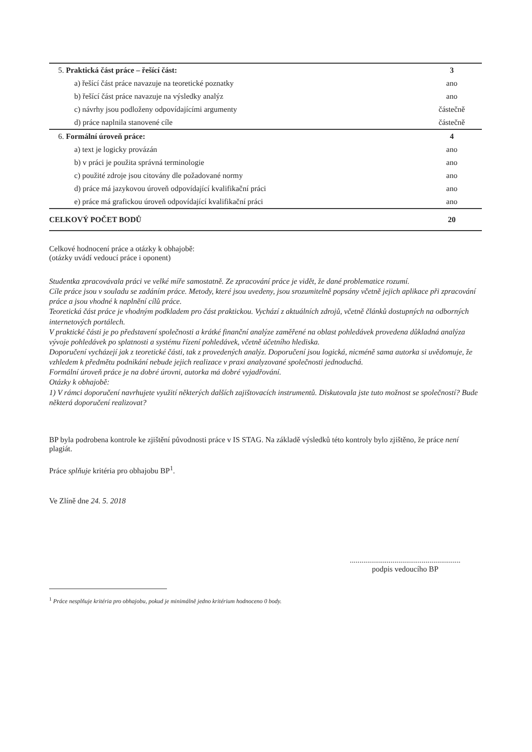| 5. Praktická část práce – řešící část: | 3 |
| a) řešící část práce navazuje na teoretické poznatky | ano |
| b) řešící část práce navazuje na výsledky analýz | ano |
| c) návrhy jsou podloženy odpovídajícími argumenty | částečně |
| d) práce naplnila stanovené cíle | částečně |
| 6. Formální úroveň práce: | 4 |
| a) text je logicky provázán | ano |
| b) v práci je použita správná terminologie | ano |
| c) použité zdroje jsou citovány dle požadované normy | ano |
| d) práce má jazykovou úroveň odpovídající kvalifikační práci | ano |
| e) práce má grafickou úroveň odpovídající kvalifikační práci | ano |
| CELKOVÝ POČET BODŮ | 20 |
Celkové hodnocení práce a otázky k obhajobě:
(otázky uvádí vedoucí práce i oponent)
Studentka zpracovávala práci ve velké míře samostatně. Ze zpracování práce je vidět, že dané problematice rozumí.
Cíle práce jsou v souladu se zadáním práce. Metody, které jsou uvedeny, jsou srozumitelně popsány včetně jejich aplikace při zpracování práce a jsou vhodné k naplnění cílů práce.
Teoretická část práce je vhodným podkladem pro část praktickou. Vychází z aktuálních zdrojů, včetně článků dostupných na odborných internetových portálech.
V praktické části je po představení společnosti a krátké finanční analýze zaměřené na oblast pohledávek provedena důkladná analýza vývoje pohledávek po splatnosti a systému řízení pohledávek, včetně účetního hlediska.
Doporučení vycházejí jak z teoretické části, tak z provedených analýz. Doporučení jsou logická, nicméně sama autorka si uvědomuje, že vzhledem k předmětu podnikání nebude jejich realizace v praxi analyzované společnosti jednoduchá.
Formální úroveň práce je na dobré úrovni, autorka má dobré vyjadřování.
Otázky k obhajobě:
1) V rámci doporučení navrhujete využití některých dalších zajištovacích instrumentů. Diskutovala jste tuto možnost se společností? Bude některá doporučení realizovat?
BP byla podrobena kontrole ke zjištění původnosti práce v IS STAG. Na základě výsledků této kontroly bylo zjištěno, že práce není plagiát.
Práce splňuje kritéria pro obhajobu BP<sup>1</sup>.
Ve Zlíně dne 24. 5. 2018
.........................................................
podpis vedoucího BP
<sup>1</sup> Práce nesplňuje kritéria pro obhajobu, pokud je minimálně jedno kritérium hodnoceno 0 body.